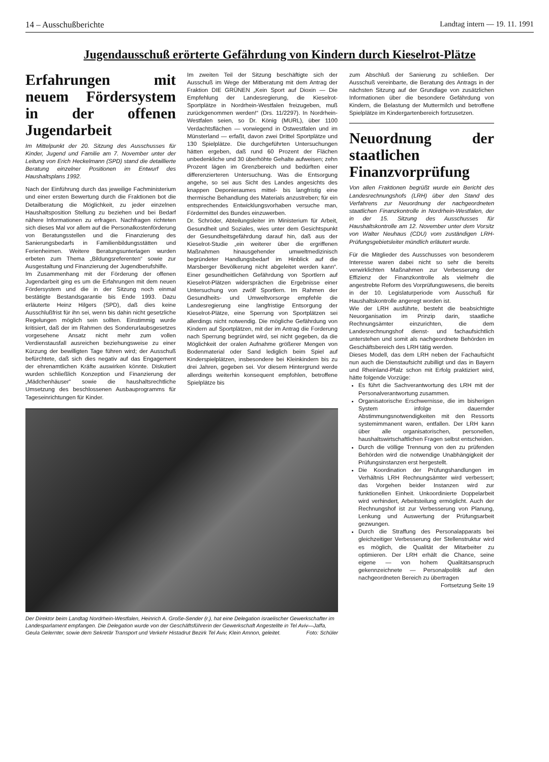14 – Ausschußberichte Landtag intern — 19. 11. 1991
Jugendausschuß erörterte Gefährdung von Kindern durch Kieselrot-Plätze
Erfahrungen mit neuem Fördersystem in der offenen Jugendarbeit
Im Mittelpunkt der 20. Sitzung des Ausschusses für Kinder, Jugend und Familie am 7. November unter der Leitung von Erich Heckelmann (SPD) stand die detaillierte Beratung einzelner Positionen im Entwurf des Haushaltsplans 1992.
Nach der Einführung durch das jeweilige Fachministerium und einer ersten Bewertung durch die Fraktionen bot die Detailberatung die Möglichkeit, zu jeder einzelnen Haushaltsposition Stellung zu beziehen und bei Bedarf nähere Informationen zu erfragen. Nachfragen richteten sich dieses Mal vor allem auf die Personalkostenförderung von Beratungsstellen und die Finanzierung des Sanierungsbedarfs in Familienbildungsstätten und Ferienheimen. Weitere Beratungsunterlagen wurden erbeten zum Thema „Bildungsreferenten“ sowie zur Ausgestaltung und Finanzierung der Jugendberufshilfe.
Im Zusammenhang mit der Förderung der offenen Jugendarbeit ging es um die Erfahrungen mit dem neuen Fördersystem und die in der Sitzung noch einmal bestätigte Bestandsgarantie bis Ende 1993. Dazu erläuterte Heinz Hilgers (SPD), daß dies keine Ausschlußfrist für ihn sei, wenn bis dahin nicht gesetzliche Regelungen möglich sein sollten. Einstimmig wurde kritisiert, daß der im Rahmen des Sonderurlaubsgesetzes vorgesehene Ansatz nicht mehr zum vollen Verdienstausfall ausreichen beziehungsweise zu einer Kürzung der bewilligten Tage führen wird; der Ausschuß befürchtete, daß sich dies negativ auf das Engagement der ehrenamtlichen Kräfte auswirken könnte. Diskutiert wurden schließlich Konzeption und Finanzierung der „Mädchenhäuser“ sowie die haushaltsrechtliche Umsetzung des beschlossenen Ausbauprogramms für Tageseinrichtungen für Kinder.
Im zweiten Teil der Sitzung beschäftigte sich der Ausschuß im Wege der Mitberatung mit dem Antrag der Fraktion DIE GRÜNEN „Kein Sport auf Dioxin — Die Empfehlung der Landesregierung, die Kieselrot-Sportplätze in Nordrhein-Westfalen freizugeben, muß zurückgenommen werden!“ (Drs. 11/2297). In Nordrhein-Westfalen seien, so Dr. König (MURL), über 1100 Verdachtsflächen — vorwiegend in Ostwestfalen und im Münsterland — erfaßt, davon zwei Drittel Sportplätze und 130 Spielplätze. Die durchgeführten Untersuchungen hätten ergeben, daß rund 60 Prozent der Flächen unbedenkliche und 30 überhöhte Gehalte aufweisen; zehn Prozent lägen im Grenzbereich und bedürften einer differenzierteren Untersuchung. Was die Entsorgung angehe, so sei aus Sicht des Landes angesichts des knappen Deponieraumes mittel- bis langfristig eine thermische Behandlung des Materials anzustreben; für ein entsprechendes Entwicklungsvorhaben versuche man, Fördermittel des Bundes einzuwerben.
Dr. Schröder, Abteilungsleiter im Ministerium für Arbeit, Gesundheit und Soziales, wies unter dem Gesichtspunkt der Gesundheitsgefährdung darauf hin, daß aus der Kieselrot-Studie „ein weiterer über die ergriffenen Maßnahmen hinausgehender umweltmedizinisch begründeter Handlungsbedarf im Hinblick auf die Marsberger Bevölkerung nicht abgeleitet werden kann“. Einer gesundheitlichen Gefährdung von Sportlern auf Kieselrot-Plätzen widersprächen die Ergebnisse einer Untersuchung von zwölf Sportlern. Im Rahmen der Gesundheits- und Umweltvorsorge empfehle die Landesregierung eine langfristige Entsorgung der Kieselrot-Plätze, eine Sperrung von Sportplätzen sei allerdings nicht notwendig. Die mögliche Gefährdung von Kindern auf Sportplätzen, mit der im Antrag die Forderung nach Sperrung begründet wird, sei nicht gegeben, da die Möglichkeit der oralen Aufnahme größerer Mengen von Bodenmaterial oder Sand lediglich beim Spiel auf Kinderspielplätzen, insbesondere bei Kleinkindern bis zu drei Jahren, gegeben sei. Vor diesem Hintergrund werde allerdings weiterhin konsequent empfohlen, betroffene Spielplätze bis
Der Direktor beim Landtag Nordrhein-Westfalen, Heinrich A. Große-Sender (r.), hat eine Delegation israelischer Gewerkschafter im Landesparlament empfangen. Die Delegation wurde von der Geschäftsführerin der Gewerkschaft Angestellte in Tel Aviv—Jaffa, Geula Gelernter, sowie dem Sekretär Transport und Verkehr Histadrut Bezirk Tel Aviv, Klein Amnon, geleitet. Foto: Schüler
zum Abschluß der Sanierung zu schließen. Der Ausschuß vereinbarte, die Beratung des Antrags in der nächsten Sitzung auf der Grundlage von zusätzlichen Informationen über die besondere Gefährdung von Kindern, die Belastung der Muttermilch und betroffene Spielplätze im Kindergartenbereich fortzusetzen.
Neuordnung der staatlichen Finanzvorprüfung
Von allen Fraktionen begrüßt wurde ein Bericht des Landesrechnungshofs (LRH) über den Stand des Verfahrens zur Neuordnung der nachgeordneten staatlichen Finanzkontrolle in Nordrhein-Westfalen, der in der 15. Sitzung des Ausschusses für Haushaltskontrolle am 12. November unter dem Vorsitz von Walter Neuhaus (CDU) vom zuständigen LRH-Prüfungsgebietsleiter mündlich erläutert wurde.
Für die Mitglieder des Ausschusses von besonderem Interesse waren dabei nicht so sehr die bereits verwirklichten Maßnahmen zur Verbesserung der Effizienz der Finanzkontrolle als vielmehr die angestrebte Reform des Vorprüfungswesens, die bereits in der 10. Legislaturperiode vom Ausschuß für Haushaltskontrolle angeregt worden ist.
Wie der LRH ausführte, besteht die beabsichtigte Neuorganisation im Prinzip darin, staatliche Rechnungsämter einzurichten, die dem Landesrechnungshof dienst- und fachaufsichtlich unterstehen und somit als nachgeordnete Behörden im Geschäftsbereich des LRH tätig werden.
Dieses Modell, das dem LRH neben der Fachaufsicht nun auch die Dienstaufsicht zubilligt und das in Bayern und Rheinland-Pfalz schon mit Erfolg praktiziert wird, hätte folgende Vorzüge:
Es führt die Sachverantwortung des LRH mit der Personalverantwortung zusammen.
Organisatorische Erschwernisse, die im bisherigen System infolge dauernder Abstimmungsnotwendigkeiten mit den Ressorts systemimmanent waren, entfallen. Der LRH kann über alle organisatorischen, personellen, haushaltswirtschaftlichen Fragen selbst entscheiden.
Durch die völlige Trennung von den zu prüfenden Behörden wird die notwendige Unabhängigkeit der Prüfungsinstanzen erst hergestellt.
Die Koordination der Prüfungshandlungen im Verhältnis LRH Rechnungsämter wird verbessert; das Vorgehen beider Instanzen wird zur funktionellen Einheit. Unkoordinierte Doppelarbeit wird verhindert, Arbeitsteilung ermöglicht. Auch der Rechnungshof ist zur Verbesserung von Planung, Lenkung und Auswertung der Prüfungsarbeit gezwungen.
Durch die Straffung des Personalapparats bei gleichzeitiger Verbesserung der Stellenstruktur wird es möglich, die Qualität der Mitarbeiter zu optimieren. Der LRH erhält die Chance, seine eigene — von hohem Qualitätsanspruch gekennzeichnete — Personalpolitik auf den nachgeordneten Bereich zu übertragen
Fortsetzung Seite 19